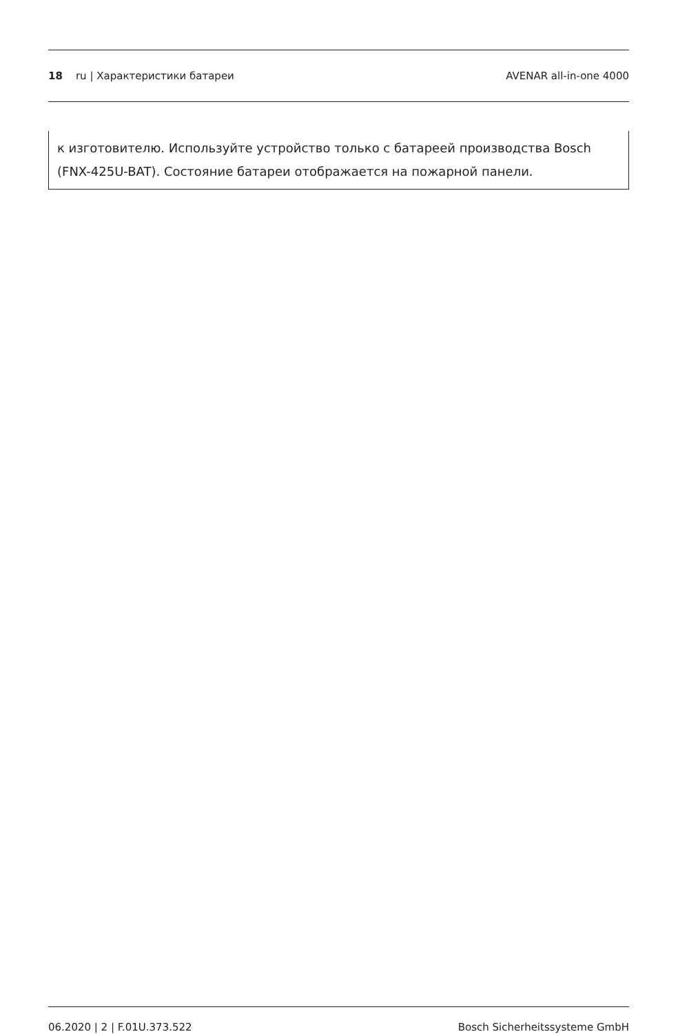18 ru | Характеристики батареи
AVENAR all-in-one 4000
к изготовителю. Используйте устройство только с батареей производства Bosch (FNX-425U-BAT). Состояние батареи отображается на пожарной панели.
06.2020 | 2 | F.01U.373.522 Bosch Sicherheitssysteme GmbH